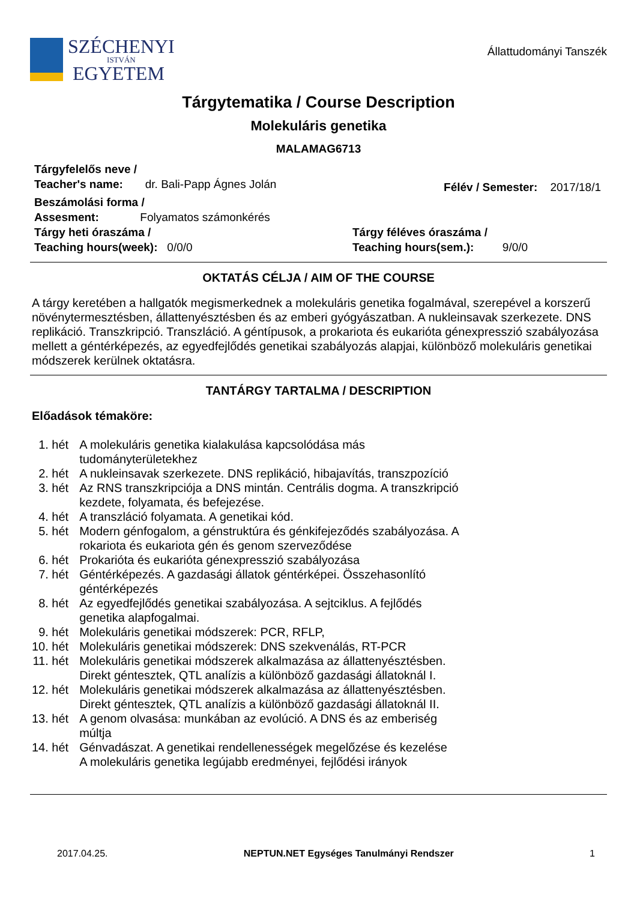SZÉCHENYI
ISTVÁN
EGYETEM
Állattudományi Tanszék
Tárgytematika / Course Description
Molekuláris genetika
MALAMAG6713
Tárgyfelelős neve /
Teacher's name: dr. Bali-Papp Ágnes Jolán
Félév / Semester: 2017/18/1
Beszámolási forma /
Assesment: Folyamatos számonkérés
Tárgy heti óraszáma /
Teaching hours(week): 0/0/0
Tárgy féléves óraszáma /
Teaching hours(sem.): 9/0/0
OKTATÁS CÉLJA / AIM OF THE COURSE
A tárgy keretében a hallgatók megismerkednek a molekuláris genetika fogalmával, szerepével a korszerű növénytermesztésben, állattenyésztésben és az emberi gyógyászatban. A nukleinsavak szerkezete. DNS replikáció. Transzkripció. Transzláció. A géntípusok, a prokariota és eukarióta génexpresszió szabályozása mellett a géntérképezés, az egyedfejlődés genetikai szabályozás alapjai, különböző molekuláris genetikai módszerek kerülnek oktatásra.
TANTÁRGY TARTALMA / DESCRIPTION
Előadások témaköre:
| 1. hét | A molekuláris genetika kialakulása kapcsolódása más tudományterületekhez |
| 2. hét | A nukleinsavak szerkezete. DNS replikáció, hibajavítás, transzpozíció |
| 3. hét | Az RNS transzkripciója a DNS mintán. Centrális dogma. A transzkripció kezdete, folyamata, és befejezése. |
| 4. hét | A transzláció folyamata. A genetikai kód. |
| 5. hét | Modern génfogalom, a génstruktúra és génkifejeződés szabályozása. A rokariota és eukariota gén és genom szerveződése |
| 6. hét | Prokarióta és eukarióta génexpresszió szabályozása |
| 7. hét | Géntérképezés. A gazdasági állatok géntérképei. Összehasonlító géntérképezés |
| 8. hét | Az egyedfejlődés genetikai szabályozása. A sejtciklus. A fejlődés genetika alapfogalmai. |
| 9. hét | Molekuláris genetikai módszerek: PCR, RFLP, |
| 10. hét | Molekuláris genetikai módszerek: DNS szekvenálás, RT-PCR |
| 11. hét | Molekuláris genetikai módszerek alkalmazása az állattenyésztésben. Direkt géntesztek, QTL analízis a különböző gazdasági állatoknál I. |
| 12. hét | Molekuláris genetikai módszerek alkalmazása az állattenyésztésben. Direkt géntesztek, QTL analízis a különböző gazdasági állatoknál II. |
| 13. hét | A genom olvasása: munkában az evolúció. A DNS és az emberiség múltja |
| 14. hét | Génvadászat. A genetikai rendellenességek megelőzése és kezelése A molekuláris genetika legújabb eredményei, fejlődési irányok |
2017.04.25. NEPTUN.NET Egységes Tanulmányi Rendszer 1